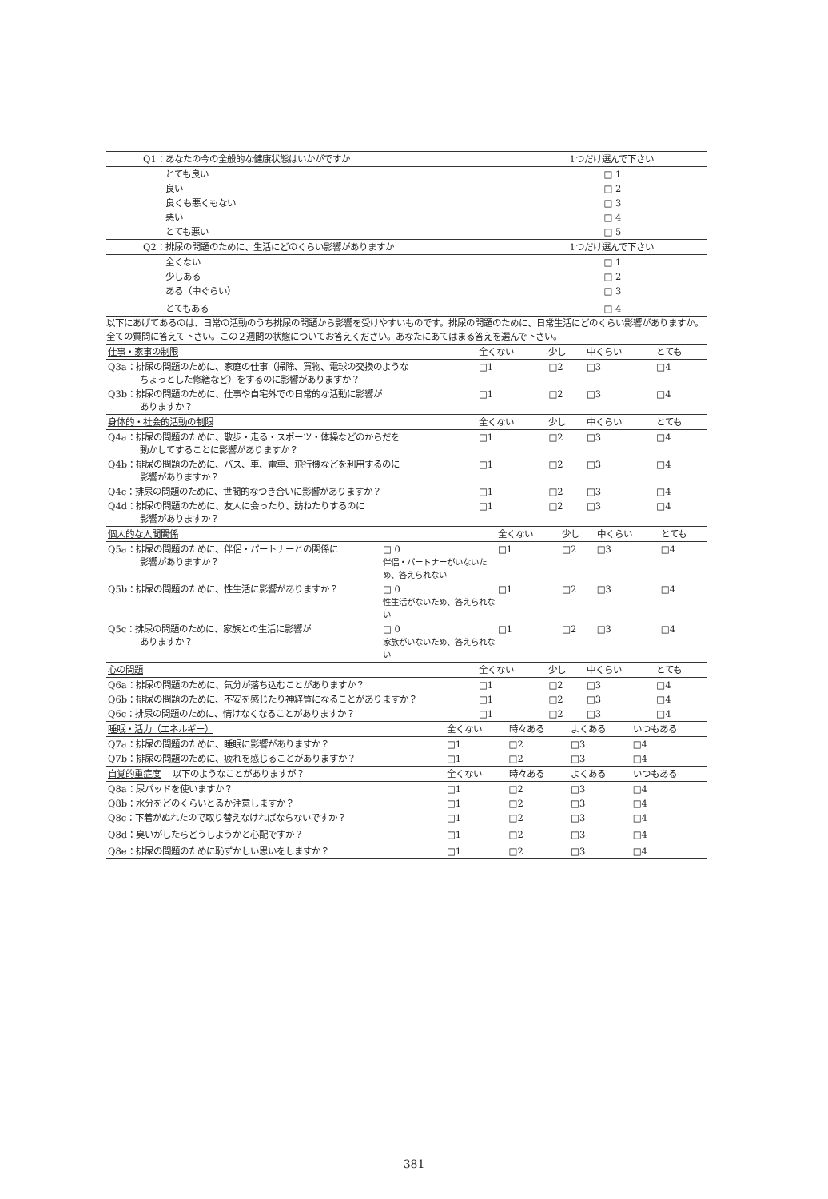| Q1：あなたの今の全般的な健康状態はいかがですか | 1つだけ選んで下さい |
| --- | --- |
| とても良い | □ 1 |
| 良い | □ 2 |
| 良くも悪くもない | □ 3 |
| 悪い | □ 4 |
| とても悪い | □ 5 |
| Q2：排尿の問題のために、生活にどのくらい影響がありますか | 1つだけ選んで下さい |
| 全くない | □ 1 |
| 少しある | □ 2 |
| ある（中ぐらい） | □ 3 |
| とてもある | □ 4 |
以下にあげてあるのは、日常の活動のうち排尿の問題から影響を受けやすいものです。排尿の問題のために、日常生活にどのくらい影響がありますか。
全ての質問に答えて下さい。この２週間の状態についてお答えください。あなたにあてはまる答えを選んで下さい。
| 仕事・家事の制限 | 全くない | 少し | 中くらい | とても |
| --- | --- | --- | --- | --- |
| Q3a：排尿の問題のために、家庭の仕事（掃除、買物、電球の交換のような ちょっとした修繕など）をするのに影響がありますか？ | □1 | □2 | □3 | □4 |
| Q3b：排尿の問題のために、仕事や自宅外での日常的な活動に影響が ありますか？ | □1 | □2 | □3 | □4 |
| 身体的・社会的活動の制限 | 全くない | 少し | 中くらい | とても |
| Q4a：排尿の問題のために、散歩・走る・スポーツ・体操などのからだを 動かしてすることに影響がありますか？ | □1 | □2 | □3 | □4 |
| Q4b：排尿の問題のために、バス、車、電車、飛行機などを利用するのに 影響がありますか？ | □1 | □2 | □3 | □4 |
| Q4c：排尿の問題のために、世間的なつき合いに影響がありますか？ | □1 | □2 | □3 | □4 |
| Q4d：排尿の問題のために、友人に会ったり、訪ねたりするのに 影響がありますか？ | □1 | □2 | □3 | □4 |
| 個人的な人間関係 | | 全くない | 少し | 中くらい | とても |
| --- | --- | --- | --- | --- | --- |
| Q5a：排尿の問題のために、伴侶・パートナーとの関係に 影響がありますか？ | □ 0 伴侶・パートナーがいないため、答えられない | □1 | □2 | □3 | □4 |
| Q5b：排尿の問題のために、性生活に影響がありますか？ | □ 0 性生活がないため、答えられない | □1 | □2 | □3 | □4 |
| Q5c：排尿の問題のために、家族との生活に影響が ありますか？ | □ 0 家族がいないため、答えられない | □1 | □2 | □3 | □4 |
| 心の問題 | 全くない | 少し | 中くらい | とても |
| --- | --- | --- | --- | --- |
| Q6a：排尿の問題のために、気分が落ち込むことがありますか？ | □1 | □2 | □3 | □4 |
| Q6b：排尿の問題のために、不安を感じたり神経質になることがありますか？ | □1 | □2 | □3 | □4 |
| Q6c：排尿の問題のために、情けなくなることがありますか？ | □1 | □2 | □3 | □4 |
| 睡眠・活力（エネルギー） | 全くない | 時々ある | よくある | いつもある |
| --- | --- | --- | --- | --- |
| Q7a：排尿の問題のために、睡眠に影響がありますか？ | □1 | □2 | □3 | □4 |
| Q7b：排尿の問題のために、疲れを感じることがありますか？ | □1 | □2 | □3 | □4 |
| 自覚的重症度 以下のようなことがありますが？ | 全くない | 時々ある | よくある | いつもある |
| Q8a：尿パッドを使いますか？ | □1 | □2 | □3 | □4 |
| Q8b：水分をどのくらいとるか注意しますか？ | □1 | □2 | □3 | □4 |
| Q8c：下着がぬれたので取り替えなければならないですか？ | □1 | □2 | □3 | □4 |
| Q8d：臭いがしたらどうしようかと心配ですか？ | □1 | □2 | □3 | □4 |
| Q8e：排尿の問題のために恥ずかしい思いをしますか？ | □1 | □2 | □3 | □4 |
381